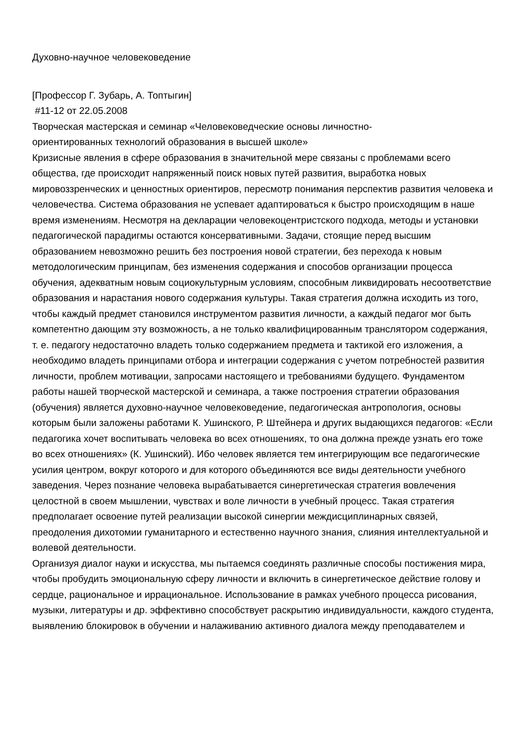Духовно-научное человековедение
[Профессор Г. Зубарь, А. Топтыгин]
#11-12 от 22.05.2008
Творческая мастерская и семинар «Человековедческие основы личностно-
ориентированных технологий образования в высшей школе»
Кризисные явления в сфере образования в значительной мере связаны с проблемами всего общества, где происходит напряженный поиск новых путей развития, выработка новых мировоззренческих и ценностных ориентиров, пересмотр понимания перспектив развития человека и человечества. Система образования не успевает адаптироваться к быстро происходящим в наше время изменениям. Несмотря на декларации человекоцентристского подхода, методы и установки педагогической парадигмы остаются консервативными. Задачи, стоящие перед высшим образованием невозможно решить без построения новой стратегии, без перехода к новым методологическим принципам, без изменения содержания и способов организации процесса обучения, адекватным новым социокультурным условиям, способным ликвидировать несоответствие образования и нарастания нового содержания культуры. Такая стратегия должна исходить из того, чтобы каждый предмет становился инструментом развития личности, а каждый педагог мог быть компетентно дающим эту возможность, а не только квалифицированным транслятором содержания, т. е. педагогу недостаточно владеть только содержанием предмета и тактикой его изложения, а необходимо владеть принципами отбора и интеграции содержания с учетом потребностей развития личности, проблем мотивации, запросами настоящего и требованиями будущего. Фундаментом работы нашей творческой мастерской и семинара, а также построения стратегии образования (обучения) является духовно-научное человековедение, педагогическая антропология, основы которым были заложены работами К. Ушинского, Р. Штейнера и других выдающихся педагогов: «Если педагогика хочет воспитывать человека во всех отношениях, то она должна прежде узнать его тоже во всех отношениях» (К. Ушинский). Ибо человек является тем интегрирующим все педагогические усилия центром, вокруг которого и для которого объединяются все виды деятельности учебного заведения. Через познание человека вырабатывается синергетическая стратегия вовлечения целостной в своем мышлении, чувствах и воле личности в учебный процесс. Такая стратегия предполагает освоение путей реализации высокой синергии междисциплинарных связей, преодоления дихотомии гуманитарного и естественно научного знания, слияния интеллектуальной и волевой деятельности.
Организуя диалог науки и искусства, мы пытаемся соединять различные способы постижения мира, чтобы пробудить эмоциональную сферу личности и включить в синергетическое действие голову и сердце, рациональное и иррациональное. Использование в рамках учебного процесса рисования, музыки, литературы и др. эффективно способствует раскрытию индивидуальности, каждого студента, выявлению блокировок в обучении и налаживанию активного диалога между преподавателем и